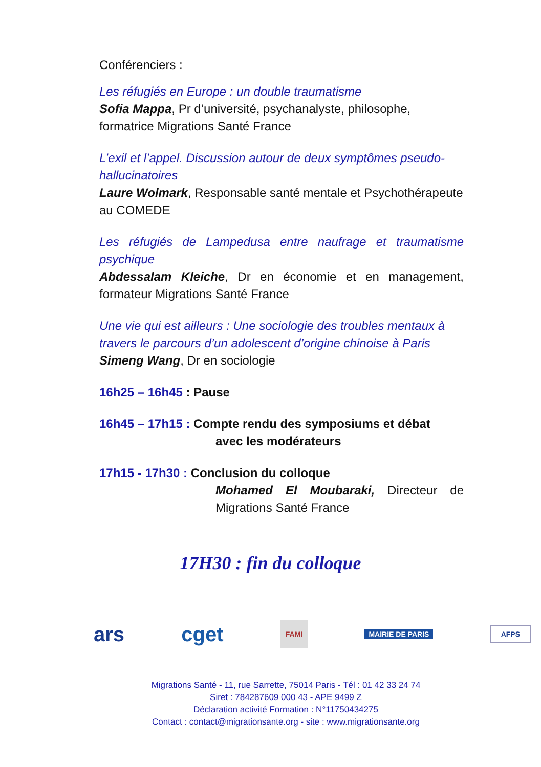Conférenciers :
Les réfugiés en Europe : un double traumatisme
Sofia Mappa, Pr d’université, psychanalyste, philosophe, formatrice Migrations Santé France
L’exil et l’appel. Discussion autour de deux symptômes pseudo-hallucinatoires
Laure Wolmark, Responsable santé mentale et Psychothérapeute au COMEDE
Les réfugiés de Lampedusa entre naufrage et traumatisme psychique
Abdessalam Kleiche, Dr en économie et en management, formateur Migrations Santé France
Une vie qui est ailleurs : Une sociologie des troubles mentaux à travers le parcours d’un adolescent d’origine chinoise à Paris
Simeng Wang, Dr en sociologie
16h25 – 16h45 : Pause
16h45 – 17h15 : Compte rendu des symposiums et débat
avec les modérateurs
17h15 - 17h30 : Conclusion du colloque
Mohamed El Moubaraki, Directeur de Migrations Santé France
17H30 : fin du colloque
ars cget FAMI MAIRIE DE PARIS AFPS
Migrations Santé - 11, rue Sarrette, 75014 Paris - Tél : 01 42 33 24 74
Siret : 784287609 000 43 - APE 9499 Z
Déclaration activité Formation : N°11750434275
Contact : contact@migrationsante.org - site : www.migrationsante.org